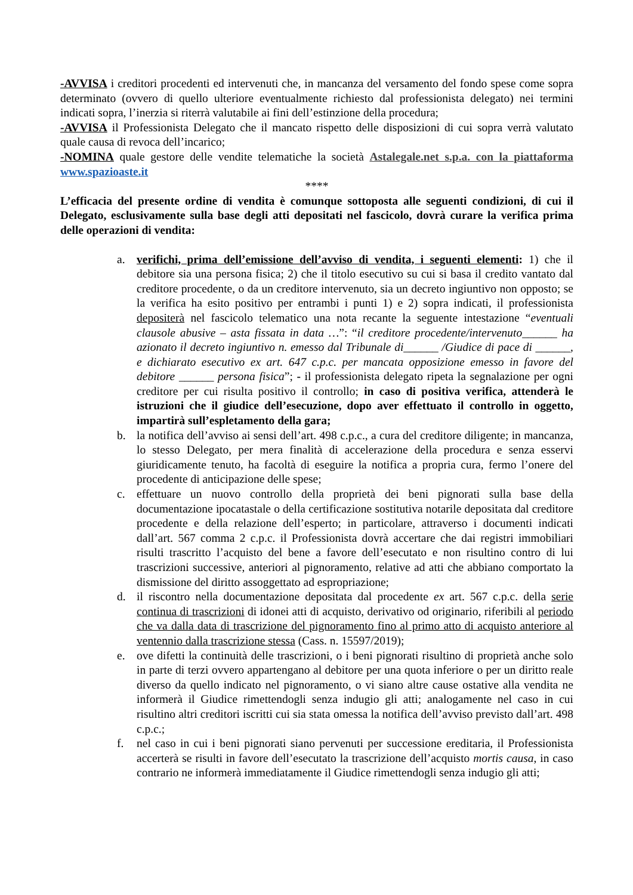-AVVISA i creditori procedenti ed intervenuti che, in mancanza del versamento del fondo spese come sopra determinato (ovvero di quello ulteriore eventualmente richiesto dal professionista delegato) nei termini indicati sopra, l’inerzia si riterrà valutabile ai fini dell’estinzione della procedura;
-AVVISA il Professionista Delegato che il mancato rispetto delle disposizioni di cui sopra verrà valutato quale causa di revoca dell’incarico;
-NOMINA quale gestore delle vendite telematiche la società Astalegale.net s.p.a. con la piattaforma www.spazioaste.it
****
L’efficacia del presente ordine di vendita è comunque sottoposta alle seguenti condizioni, di cui il Delegato, esclusivamente sulla base degli atti depositati nel fascicolo, dovrà curare la verifica prima delle operazioni di vendita:
a. verifichi, prima dell’emissione dell’avviso di vendita, i seguenti elementi: 1) che il debitore sia una persona fisica; 2) che il titolo esecutivo su cui si basa il credito vantato dal creditore procedente, o da un creditore intervenuto, sia un decreto ingiuntivo non opposto; se la verifica ha esito positivo per entrambi i punti 1) e 2) sopra indicati, il professionista depositerà nel fascicolo telematico una nota recante la seguente intestazione “eventuali clausole abusive – asta fissata in data …”: “il creditore procedente/intervenuto______ ha azionato il decreto ingiuntivo n. emesso dal Tribunale di______ /Giudice di pace di ______, e dichiarato esecutivo ex art. 647 c.p.c. per mancata opposizione emesso in favore del debitore ______ persona fisica”; - il professionista delegato ripeta la segnalazione per ogni creditore per cui risulta positivo il controllo; in caso di positiva verifica, attenderà le istruzioni che il giudice dell’esecuzione, dopo aver effettuato il controllo in oggetto, impartirà sull’espletamento della gara;
b. la notifica dell’avviso ai sensi dell’art. 498 c.p.c., a cura del creditore diligente; in mancanza, lo stesso Delegato, per mera finalità di accelerazione della procedura e senza esservi giuridicamente tenuto, ha facoltà di eseguire la notifica a propria cura, fermo l’onere del procedente di anticipazione delle spese;
c. effettuare un nuovo controllo della proprietà dei beni pignorati sulla base della documentazione ipocatastale o della certificazione sostitutiva notarile depositata dal creditore procedente e della relazione dell’esperto; in particolare, attraverso i documenti indicati dall’art. 567 comma 2 c.p.c. il Professionista dovrà accertare che dai registri immobiliari risulti trascritto l’acquisto del bene a favore dell’esecutato e non risultino contro di lui trascrizioni successive, anteriori al pignoramento, relative ad atti che abbiano comportato la dismissione del diritto assoggettato ad espropriazione;
d. il riscontro nella documentazione depositata dal procedente ex art. 567 c.p.c. della serie continua di trascrizioni di idonei atti di acquisto, derivativo od originario, riferibili al periodo che va dalla data di trascrizione del pignoramento fino al primo atto di acquisto anteriore al ventennio dalla trascrizione stessa (Cass. n. 15597/2019);
e. ove difetti la continuità delle trascrizioni, o i beni pignorati risultino di proprietà anche solo in parte di terzi ovvero appartengano al debitore per una quota inferiore o per un diritto reale diverso da quello indicato nel pignoramento, o vi siano altre cause ostative alla vendita ne informerà il Giudice rimettendogli senza indugio gli atti; analogamente nel caso in cui risultino altri creditori iscritti cui sia stata omessa la notifica dell’avviso previsto dall’art. 498 c.p.c.;
f. nel caso in cui i beni pignorati siano pervenuti per successione ereditaria, il Professionista accerterà se risulti in favore dell’esecutato la trascrizione dell’acquisto mortis causa, in caso contrario ne informerà immediatamente il Giudice rimettendogli senza indugio gli atti;